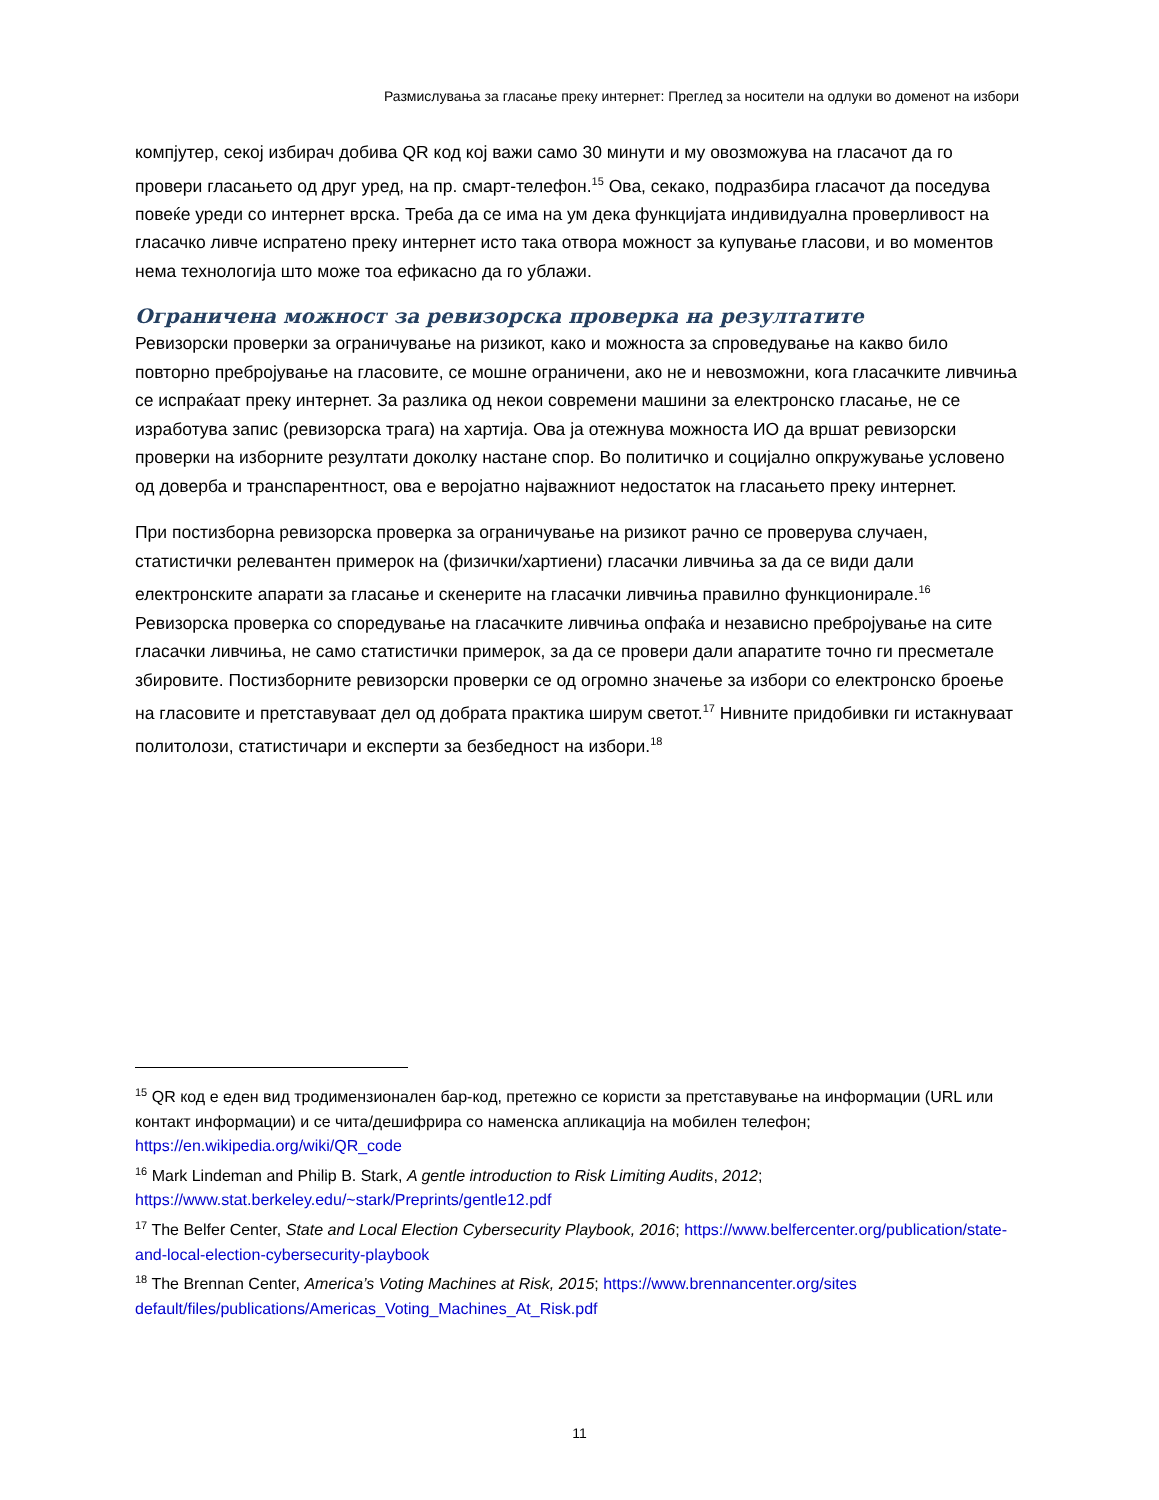Размислувања за гласање преку интернет: Преглед за носители на одлуки во доменот на избори
компјутер, секој избирач добива QR код кој важи само 30 минути и му овозможува на гласачот да го провери гласањето од друг уред, на пр. смарт-телефон.<sup>15</sup> Ова, секако, подразбира гласачот да поседува повеќе уреди со интернет врска. Треба да се има на ум дека функцијата индивидуална проверливост на гласачко ливче испратено преку интернет исто така отвора можност за купување гласови, и во моментов нема технологија што може тоа ефикасно да го ублажи.
Ограничена можност за ревизорска проверка на резултатите
Ревизорски проверки за ограничување на ризикот, како и можноста за спроведување на какво било повторно пребројување на гласовите, се мошне ограничени, ако не и невозможни, кога гласачките ливчиња се испраќаат преку интернет. За разлика од некои современи машини за електронско гласање, не се изработува запис (ревизорска трага) на хартија. Ова ја отежнува можноста ИО да вршат ревизорски проверки на изборните резултати доколку настане спор. Во политичко и социјално опкружување условено од доверба и транспарентност, ова е веројатно најважниот недостаток на гласањето преку интернет.
При постизборна ревизорска проверка за ограничување на ризикот рачно се проверува случаен, статистички релевантен примерок на (физички/хартиени) гласачки ливчиња за да се види дали електронските апарати за гласање и скенерите на гласачки ливчиња правилно функционирале.<sup>16</sup> Ревизорска проверка со споредување на гласачките ливчиња опфаќа и независно пребројување на сите гласачки ливчиња, не само статистички примерок, за да се провери дали апаратите точно ги пресметале збировите. Постизборните ревизорски проверки се од огромно значење за избори со електронско броење на гласовите и претставуваат дел од добрата практика ширум светот.<sup>17</sup> Нивните придобивки ги истакнуваат политолози, статистичари и експерти за безбедност на избори.<sup>18</sup>
<sup>15</sup> QR код е еден вид тродимензионален бар-код, претежно се користи за претставување на информации (URL или контакт информации) и се чита/дешифрира со наменска апликација на мобилен телефон; https://en.wikipedia.org/wiki/QR_code
<sup>16</sup> Mark Lindeman and Philip B. Stark, A gentle introduction to Risk Limiting Audits, 2012; https://www.stat.berkeley.edu/~stark/Preprints/gentle12.pdf
<sup>17</sup> The Belfer Center, State and Local Election Cybersecurity Playbook, 2016; https://www.belfercenter.org/publication/state-and-local-election-cybersecurity-playbook
<sup>18</sup> The Brennan Center, America’s Voting Machines at Risk, 2015; https://www.brennancenter.org/sites default/files/publications/Americas_Voting_Machines_At_Risk.pdf
11